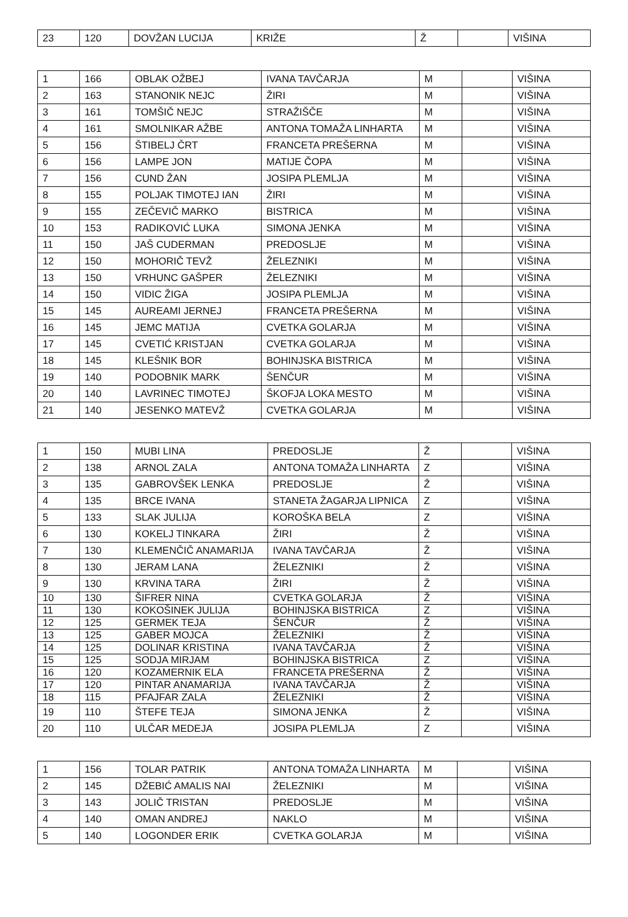| 23 | 120 | DOVŽAN LUCIJA | KRIŽE | Ž | | VIŠINA |
| 1 | 166 | OBLAK OŽBEJ | IVANA TAVČARJA | M | | VIŠINA |
| 2 | 163 | STANONIK NEJC | ŽIRI | M | | VIŠINA |
| 3 | 161 | TOMŠIČ NEJC | STRAŽIŠČE | M | | VIŠINA |
| 4 | 161 | SMOLNIKAR AŽBE | ANTONA TOMAŽA LINHARTA | M | | VIŠINA |
| 5 | 156 | ŠTIBELJ ČRT | FRANCETA PREŠERNA | M | | VIŠINA |
| 6 | 156 | LAMPE JON | MATIJE ČOPA | M | | VIŠINA |
| 7 | 156 | CUND ŽAN | JOSIPA PLEMLJA | M | | VIŠINA |
| 8 | 155 | POLJAK TIMOTEJ IAN | ŽIRI | M | | VIŠINA |
| 9 | 155 | ZEČEVIČ MARKO | BISTRICA | M | | VIŠINA |
| 10 | 153 | RADIKOVIĆ LUKA | SIMONA JENKA | M | | VIŠINA |
| 11 | 150 | JAŠ CUDERMAN | PREDOSLJE | M | | VIŠINA |
| 12 | 150 | MOHORIČ TEVŽ | ŽELEZNIKI | M | | VIŠINA |
| 13 | 150 | VRHUNC GAŠPER | ŽELEZNIKI | M | | VIŠINA |
| 14 | 150 | VIDIC ŽIGA | JOSIPA PLEMLJA | M | | VIŠINA |
| 15 | 145 | AUREAMI JERNEJ | FRANCETA PREŠERNA | M | | VIŠINA |
| 16 | 145 | JEMC MATIJA | CVETKA GOLARJA | M | | VIŠINA |
| 17 | 145 | CVETIĆ KRISTJAN | CVETKA GOLARJA | M | | VIŠINA |
| 18 | 145 | KLEŠNIK BOR | BOHINJSKA BISTRICA | M | | VIŠINA |
| 19 | 140 | PODOBNIK MARK | ŠENČUR | M | | VIŠINA |
| 20 | 140 | LAVRINEC TIMOTEJ | ŠKOFJA LOKA MESTO | M | | VIŠINA |
| 21 | 140 | JESENKO MATEVŽ | CVETKA GOLARJA | M | | VIŠINA |
| 1 | 150 | MUBI LINA | PREDOSLJE | Ž | | VIŠINA |
| 2 | 138 | ARNOL ZALA | ANTONA TOMAŽA LINHARTA | Z | | VIŠINA |
| 3 | 135 | GABROVŠEK LENKA | PREDOSLJE | Ž | | VIŠINA |
| 4 | 135 | BRCE IVANA | STANETA ŽAGARJA LIPNICA | Z | | VIŠINA |
| 5 | 133 | SLAK JULIJA | KOROŠKA BELA | Z | | VIŠINA |
| 6 | 130 | KOKELJ TINKARA | ŽIRI | Ž | | VIŠINA |
| 7 | 130 | KLEMENČIČ ANAMARIJA | IVANA TAVČARJA | Ž | | VIŠINA |
| 8 | 130 | JERAM LANA | ŽELEZNIKI | Ž | | VIŠINA |
| 9 | 130 | KRVINA TARA | ŽIRI | Ž | | VIŠINA |
| 10 | 130 | ŠIFRER NINA | CVETKA GOLARJA | Ž | | VIŠINA |
| 11 | 130 | KOKOŠINEK JULIJA | BOHINJSKA BISTRICA | Z | | VIŠINA |
| 12 | 125 | GERMEK TEJA | ŠENČUR | Ž | | VIŠINA |
| 13 | 125 | GABER MOJCA | ŽELEZNIKI | Ž | | VIŠINA |
| 14 | 125 | DOLINAR KRISTINA | IVANA TAVČARJA | Ž | | VIŠINA |
| 15 | 125 | SODJA MIRJAM | BOHINJSKA BISTRICA | Z | | VIŠINA |
| 16 | 120 | KOZAMERNIK ELA | FRANCETA PREŠERNA | Ž | | VIŠINA |
| 17 | 120 | PINTAR ANAMARIJA | IVANA TAVČARJA | Ž | | VIŠINA |
| 18 | 115 | PFAJFAR ZALA | ŽELEZNIKI | Ž | | VIŠINA |
| 19 | 110 | ŠTEFE TEJA | SIMONA JENKA | Ž | | VIŠINA |
| 20 | 110 | ULČAR MEDEJA | JOSIPA PLEMLJA | Z | | VIŠINA |
| 1 | 156 | TOLAR PATRIK | ANTONA TOMAŽA LINHARTA | M | | VIŠINA |
| 2 | 145 | DŽEBIĆ AMALIS NAI | ŽELEZNIKI | M | | VIŠINA |
| 3 | 143 | JOLIČ TRISTAN | PREDOSLJE | M | | VIŠINA |
| 4 | 140 | OMAN ANDREJ | NAKLO | M | | VIŠINA |
| 5 | 140 | LOGONDER ERIK | CVETKA GOLARJA | M | | VIŠINA |